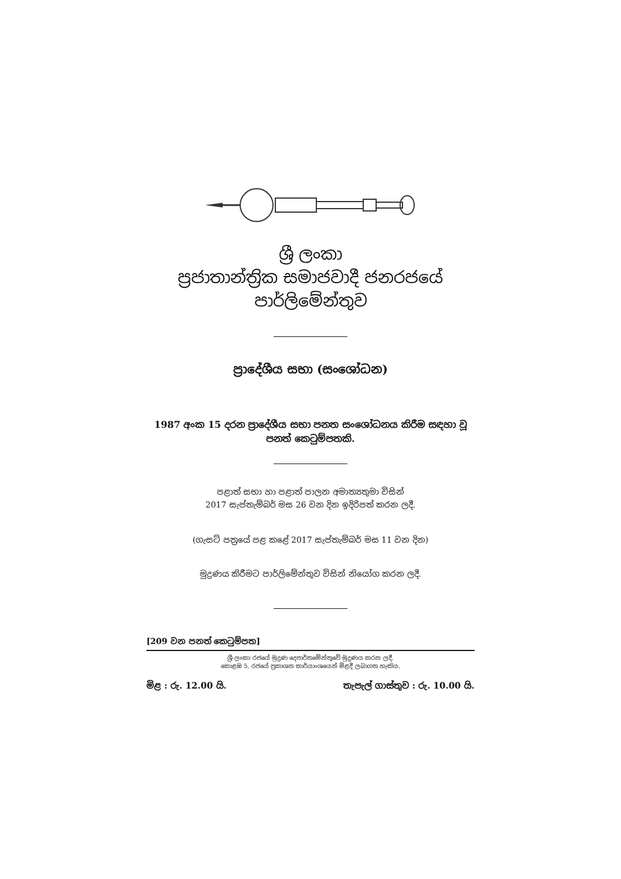ශ්‍රී ලංකා
ප්‍රජාතාන්ත්‍රික සමාජවාදී ජනරජයේ
පාර්ලිමේන්තුව
ප්‍රාදේශීය සභා (සංශෝධන)
1987 අංක 15 දරන ප්‍රාදේශීය සභා පනත සංශෝධනය කිරීම සඳහා වූ
පනත් කෙටුම්පතකි.
පළාත් සභා හා පළාත් පාලන අමාත්‍යතුමා විසින්
2017 සැප්තැම්බර් මස 26 වන දින ඉදිරිපත් කරන ලදී.
(ගැසට් පත්‍රයේ පළ කළේ 2017 සැප්තැම්බර් මස 11 වන දින)
මුද්‍රණය කිරීමට පාර්ලිමේන්තුව විසින් නියෝග කරන ලදී.
[209 වන පනත් කෙටුම්පත]
ශ්‍රී ලංකා රජයේ මුද්‍රණ දෙපාර්තමේන්තුවේ මුද්‍රණය කරන ලදී.
කොළඹ 5, රජයේ ප්‍රකාශන කාර්යාංශයෙන් මිළදී ලබාගත හැකිය.
මිළ : රු. 12.00 යි. තැපැල් ගාස්තුව : රු. 10.00 යි.